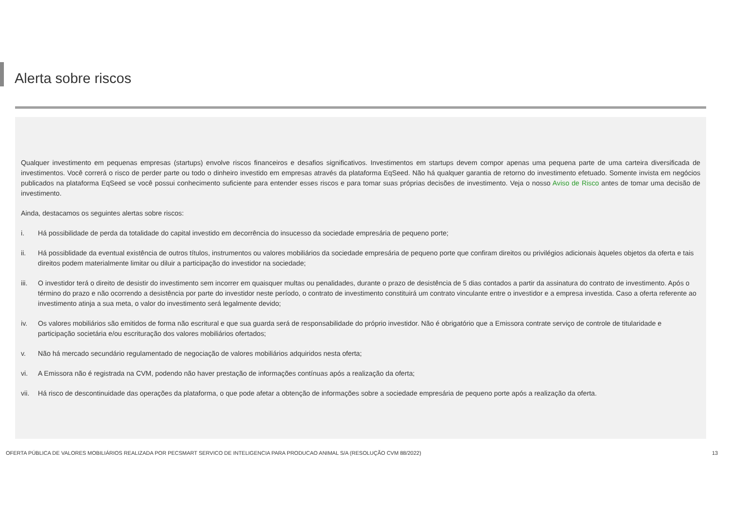Alerta sobre riscos
Qualquer investimento em pequenas empresas (startups) envolve riscos financeiros e desafios significativos. Investimentos em startups devem compor apenas uma pequena parte de uma carteira diversificada de investimentos. Você correrá o risco de perder parte ou todo o dinheiro investido em empresas através da plataforma EqSeed. Não há qualquer garantia de retorno do investimento efetuado. Somente invista em negócios publicados na plataforma EqSeed se você possui conhecimento suficiente para entender esses riscos e para tomar suas próprias decisões de investimento. Veja o nosso Aviso de Risco antes de tomar uma decisão de investimento.
Ainda, destacamos os seguintes alertas sobre riscos:
i. Há possibilidade de perda da totalidade do capital investido em decorrência do insucesso da sociedade empresária de pequeno porte;
ii. Há possiblidade da eventual existência de outros títulos, instrumentos ou valores mobiliários da sociedade empresária de pequeno porte que confiram direitos ou privilégios adicionais àqueles objetos da oferta e tais direitos podem materialmente limitar ou diluir a participação do investidor na sociedade;
iii. O investidor terá o direito de desistir do investimento sem incorrer em quaisquer multas ou penalidades, durante o prazo de desistência de 5 dias contados a partir da assinatura do contrato de investimento. Após o término do prazo e não ocorrendo a desistência por parte do investidor neste período, o contrato de investimento constituirá um contrato vinculante entre o investidor e a empresa investida. Caso a oferta referente ao investimento atinja a sua meta, o valor do investimento será legalmente devido;
iv. Os valores mobiliários são emitidos de forma não escritural e que sua guarda será de responsabilidade do próprio investidor. Não é obrigatório que a Emissora contrate serviço de controle de titularidade e participação societária e/ou escrituração dos valores mobiliários ofertados;
v. Não há mercado secundário regulamentado de negociação de valores mobiliários adquiridos nesta oferta;
vi. A Emissora não é registrada na CVM, podendo não haver prestação de informações contínuas após a realização da oferta;
vii. Há risco de descontinuidade das operações da plataforma, o que pode afetar a obtenção de informações sobre a sociedade empresária de pequeno porte após a realização da oferta.
OFERTA PÚBLICA DE VALORES MOBILIÁRIOS REALIZADA POR PECSMART SERVICO DE INTELIGENCIA PARA PRODUCAO ANIMAL S/A (RESOLUÇÃO CVM 88/2022)
13